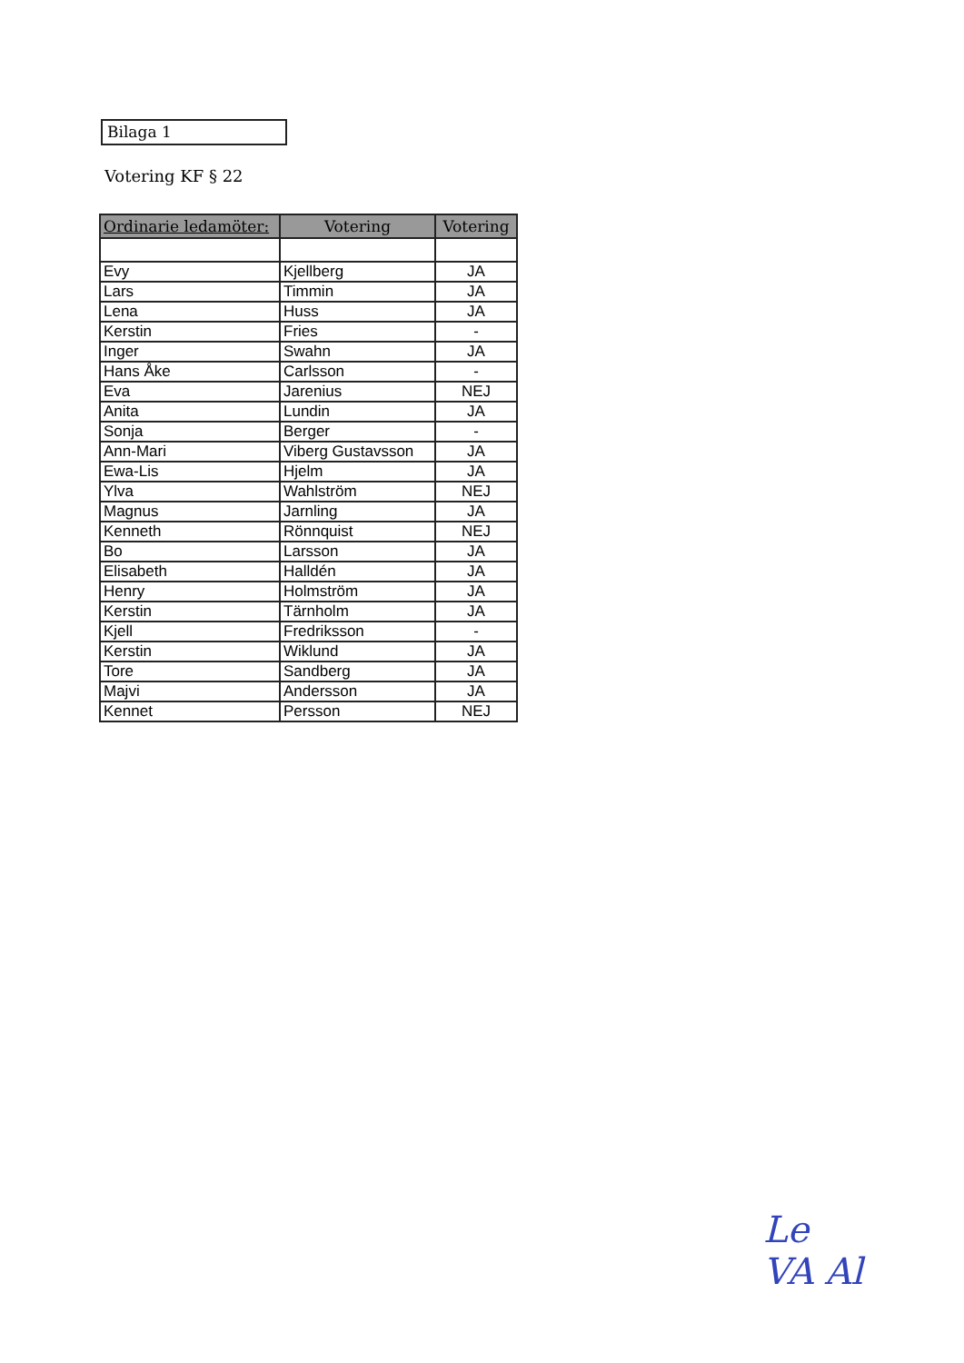Bilaga 1
Votering KF § 22
| Ordinarie ledamöter: | Votering | Votering |
| --- | --- | --- |
| Evy | Kjellberg | JA |
| Lars | Timmin | JA |
| Lena | Huss | JA |
| Kerstin | Fries | - |
| Inger | Swahn | JA |
| Hans Åke | Carlsson | - |
| Eva | Jarenius | NEJ |
| Anita | Lundin | JA |
| Sonja | Berger | - |
| Ann-Mari | Viberg Gustavsson | JA |
| Ewa-Lis | Hjelm | JA |
| Ylva | Wahlström | NEJ |
| Magnus | Jarnling | JA |
| Kenneth | Rönnquist | NEJ |
| Bo | Larsson | JA |
| Elisabeth | Halldén | JA |
| Henry | Holmström | JA |
| Kerstin | Tärnholm | JA |
| Kjell | Fredriksson | - |
| Kerstin | Wiklund | JA |
| Tore | Sandberg | JA |
| Majvi | Andersson | JA |
| Kennet | Persson | NEJ |
Le
VA Al